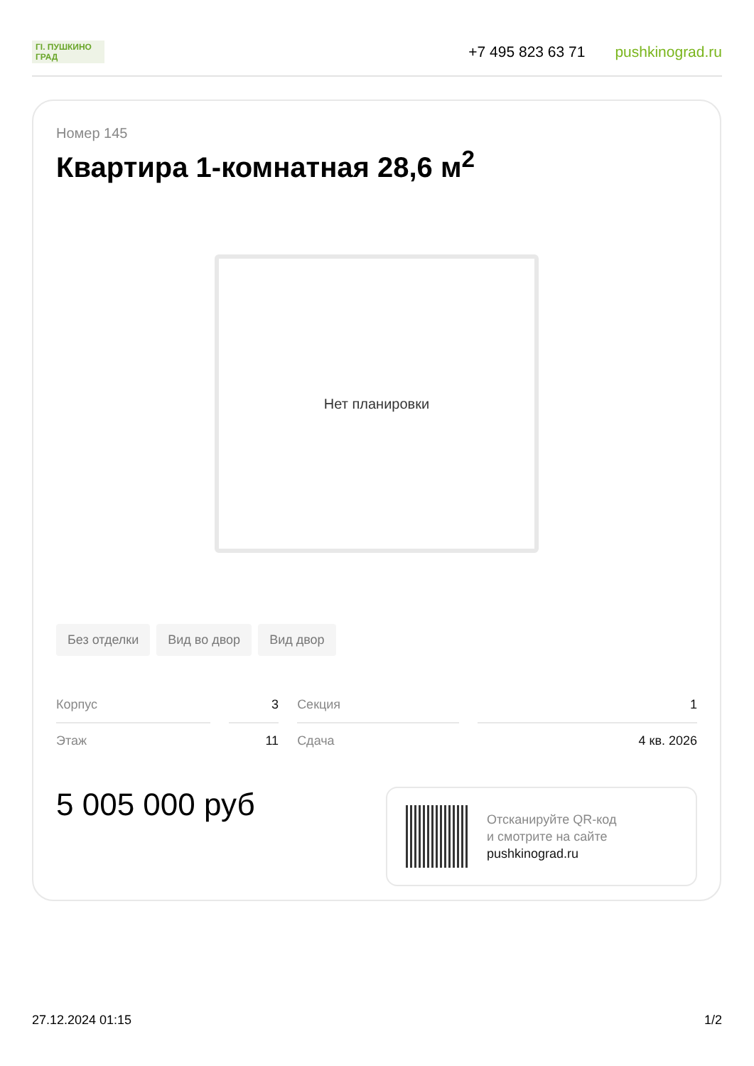ГI. ПУШКИНО ГРАД
+7 495 823 63 71 pushkinograd.ru
Номер 145
Квартира 1-комнатная 28,6 м<sup>2</sup>
Нет планировки
Без отделки Вид во двор Вид двор
| Корпус | 3 | Секция | 1 |
| Этаж | 11 | Сдача | 4 кв. 2026 |
5 005 000 руб
Отсканируйте QR-код
и смотрите на сайте
pushkinograd.ru
27.12.2024 01:15 1/2